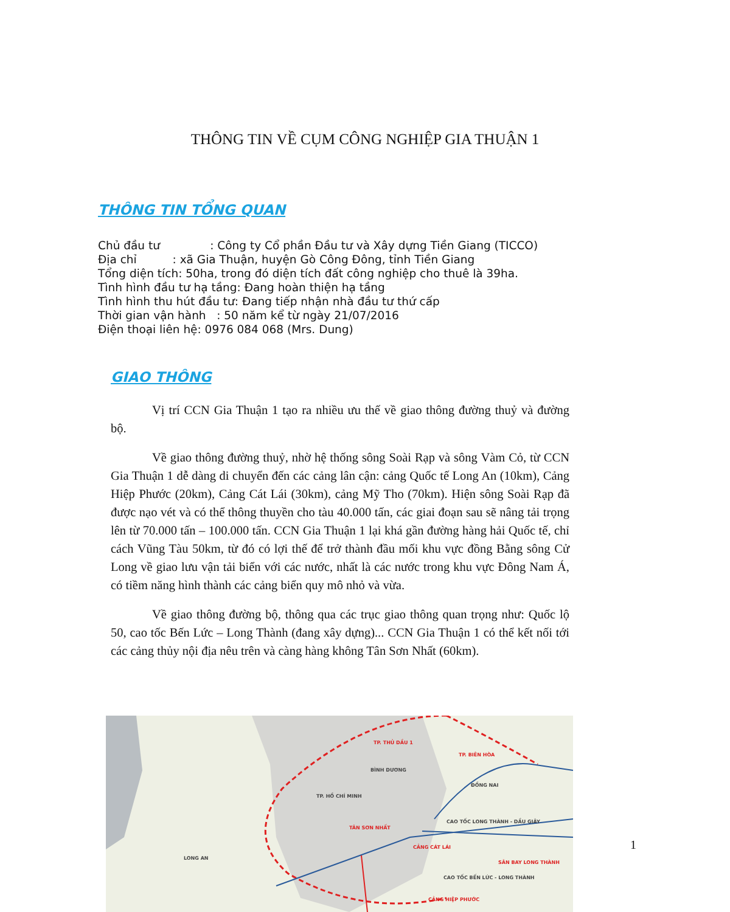THÔNG TIN VỀ CỤM CÔNG NGHIỆP GIA THUẬN 1
THÔNG TIN TỔNG QUAN
Chủ đầu tư : Công ty Cổ phần Đầu tư và Xây dựng Tiền Giang (TICCO)
Địa chỉ : xã Gia Thuận, huyện Gò Công Đông, tỉnh Tiền Giang
Tổng diện tích: 50ha, trong đó diện tích đất công nghiệp cho thuê là 39ha.
Tình hình đầu tư hạ tầng: Đang hoàn thiện hạ tầng
Tình hình thu hút đầu tư: Đang tiếp nhận nhà đầu tư thứ cấp
Thời gian vận hành : 50 năm kể từ ngày 21/07/2016
Điện thoại liên hệ: 0976 084 068 (Mrs. Dung)
GIAO THÔNG
Vị trí CCN Gia Thuận 1 tạo ra nhiều ưu thế về giao thông đường thuỷ và đường bộ.
Về giao thông đường thuỷ, nhờ hệ thống sông Soài Rạp và sông Vàm Cỏ, từ CCN Gia Thuận 1 dễ dàng di chuyển đến các cảng lân cận: cảng Quốc tế Long An (10km), Cảng Hiệp Phước (20km), Cảng Cát Lái (30km), cảng Mỹ Tho (70km). Hiện sông Soài Rạp đã được nạo vét và có thể thông thuyền cho tàu 40.000 tấn, các giai đoạn sau sẽ nâng tải trọng lên từ 70.000 tấn – 100.000 tấn. CCN Gia Thuận 1 lại khá gần đường hàng hải Quốc tế, chỉ cách Vũng Tàu 50km, từ đó có lợi thế để trở thành đầu mối khu vực đồng Bằng sông Cử Long về giao lưu vận tải biển với các nước, nhất là các nước trong khu vực Đông Nam Á, có tiềm năng hình thành các cảng biển quy mô nhỏ và vừa.
Về giao thông đường bộ, thông qua các trục giao thông quan trọng như: Quốc lộ 50, cao tốc Bến Lức – Long Thành (đang xây dựng)... CCN Gia Thuận 1 có thể kết nối tới các cảng thủy nội địa nêu trên và càng hàng không Tân Sơn Nhất (60km).
BÌNH DƯƠNG
ĐỒNG NAI
TP. HỒ CHÍ MINH
LONG AN
TP. THỦ DẦU 1
TP. BIÊN HÒA
TÂN SƠN NHẤT
CẢNG CÁT LÁI
SÂN BAY LONG THÀNH
CẢNG HIỆP PHƯỚC
CAO TỐC LONG THÀNH - DẦU GIÂY
CAO TỐC BẾN LỨC - LONG THÀNH
1